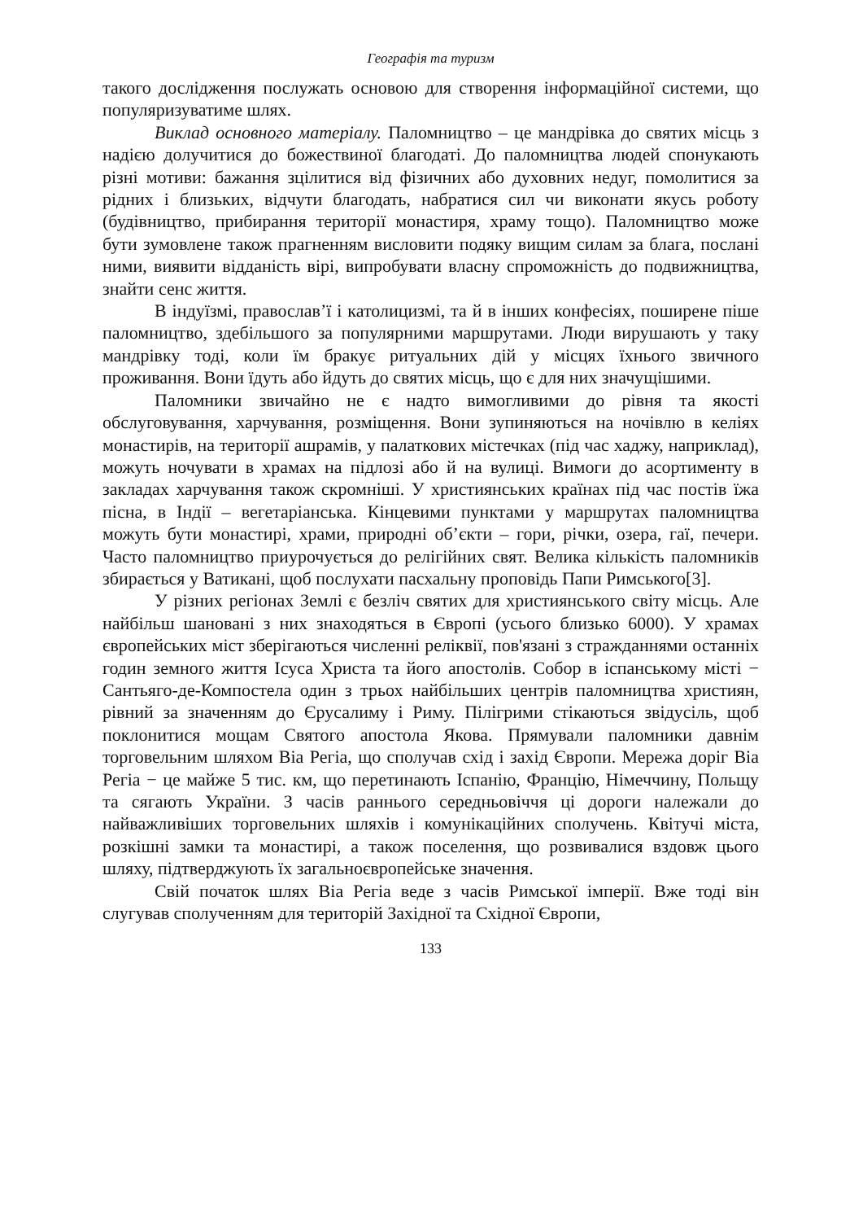Географія та туризм
такого дослідження послужать основою для створення інформаційної системи, що популяризуватиме шлях.
Виклад основного матеріалу. Паломництво – це мандрівка до святих місць з надією долучитися до божествиної благодаті. До паломництва людей спонукають різні мотиви: бажання зцілитися від фізичних або духовних недуг, помолитися за рідних і близьких, відчути благодать, набратися сил чи виконати якусь роботу (будівництво, прибирання території монастиря, храму тощо). Паломництво може бути зумовлене також прагненням висловити подяку вищим силам за блага, послані ними, виявити відданість вірі, випробувати власну спроможність до подвижництва, знайти сенс життя.
В індуїзмі, православ’ї і католицизмі, та й в інших конфесіях, поширене піше паломництво, здебільшого за популярними маршрутами. Люди вирушають у таку мандрівку тоді, коли їм бракує ритуальних дій у місцях їхнього звичного проживання. Вони їдуть або йдуть до святих місць, що є для них значущішими.
Паломники звичайно не є надто вимогливими до рівня та якості обслуговування, харчування, розміщення. Вони зупиняються на ночівлю в келіях монастирів, на території ашрамів, у палаткових містечках (під час хаджу, наприклад), можуть ночувати в храмах на підлозі або й на вулиці. Вимоги до асортименту в закладах харчування також скромніші. У християнських країнах під час постів їжа пісна, в Індії – вегетаріанська. Кінцевими пунктами у маршрутах паломництва можуть бути монастирі, храми, природні об’єкти – гори, річки, озера, гаї, печери. Часто паломництво приурочується до релігійних свят. Велика кількість паломників збирається у Ватикані, щоб послухати пасхальну проповідь Папи Римського[3].
У різних регіонах Землі є безліч святих для християнського світу місць. Але найбільш шановані з них знаходяться в Європі (усього близько 6000). У храмах європейських міст зберігаються численні реліквії, пов'язані з стражданнями останніх годин земного життя Ісуса Христа та його апостолів. Собор в іспанському місті − Сантьяго-де-Компостела один з трьох найбільших центрів паломництва християн, рівний за значенням до Єрусалиму і Риму. Пілігрими стікаються звідусіль, щоб поклонитися мощам Святого апостола Якова. Прямували паломники давнім торговельним шляхом Віа Регіа, що сполучав схід і захід Європи. Мережа доріг Віа Регіа − це майже 5 тис. км, що перетинають Іспанію, Францію, Німеччину, Польщу та сягають України. З часів раннього середньовіччя ці дороги належали до найважливіших торговельних шляхів і комунікаційних сполучень. Квітучі міста, розкішні замки та монастирі, а також поселення, що розвивалися вздовж цього шляху, підтверджують їх загальноєвропейське значення.
Свій початок шлях Віа Регіа веде з часів Римської імперії. Вже тоді він слугував сполученням для територій Західної та Східної Європи,
133